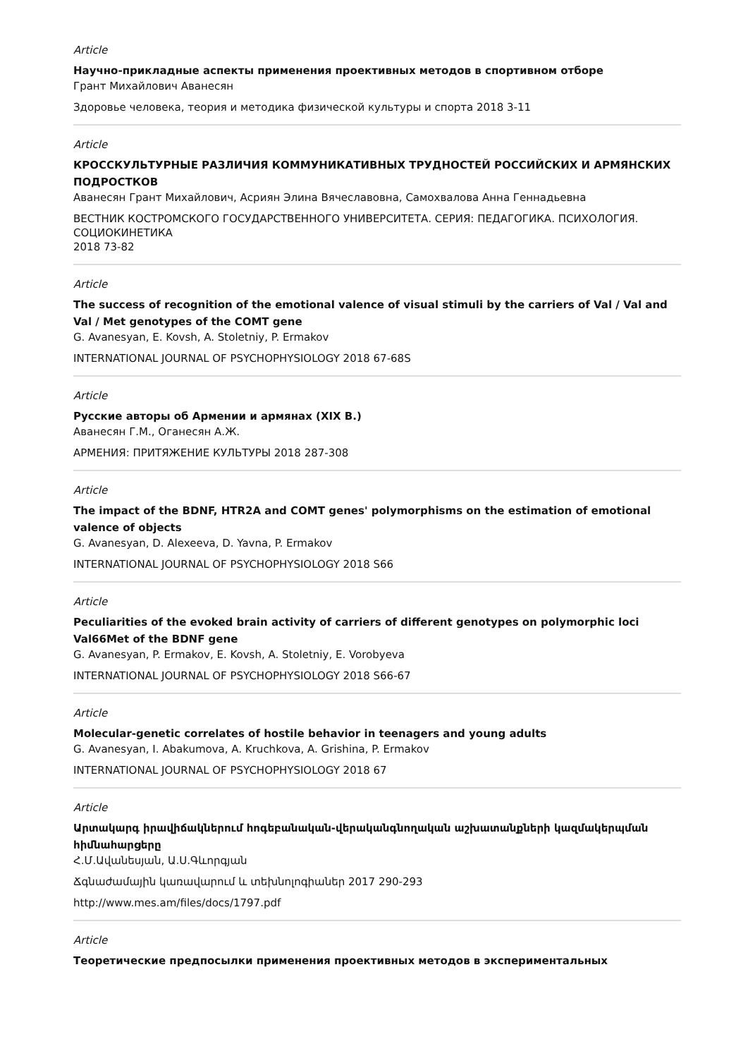Article
Научно-прикладные аспекты применения проективных методов в спортивном отборе
Грант Михайлович Аванесян
Здоровье человека, теория и методика физической культуры и спорта 2018 3-11
Article
КРОССКУЛЬТУРНЫЕ РАЗЛИЧИЯ КОММУНИКАТИВНЫХ ТРУДНОСТЕЙ РОССИЙСКИХ И АРМЯНСКИХ ПОДРОСТКОВ
Аванесян Грант Михайлович, Асриян Элина Вячеславовна, Самохвалова Анна Геннадьевна
ВЕСТНИК КОСТРОМСКОГО ГОСУДАРСТВЕННОГО УНИВЕРСИТЕТА. СЕРИЯ: ПЕДАГОГИКА. ПСИХОЛОГИЯ. СОЦИОКИНЕТИКА
2018 73-82
Article
The success of recognition of the emotional valence of visual stimuli by the carriers of Val / Val and Val / Met genotypes of the COMT gene
G. Avanesyan, E. Kovsh, A. Stoletniy, P. Ermakov
INTERNATIONAL JOURNAL OF PSYCHOPHYSIOLOGY 2018 67-68S
Article
Русские авторы об Армении и армянах (XIX В.)
Аванесян Г.М., Оганесян А.Ж.
АРМЕНИЯ: ПРИТЯЖЕНИЕ КУЛЬТУРЫ 2018 287-308
Article
The impact of the BDNF, HTR2A and COMT genes' polymorphisms on the estimation of emotional valence of objects
G. Avanesyan, D. Alexeeva, D. Yavna, P. Ermakov
INTERNATIONAL JOURNAL OF PSYCHOPHYSIOLOGY 2018 S66
Article
Peculiarities of the evoked brain activity of carriers of different genotypes on polymorphic loci Val66Met of the BDNF gene
G. Avanesyan, P. Ermakov, E. Kovsh, A. Stoletniy, E. Vorobyeva
INTERNATIONAL JOURNAL OF PSYCHOPHYSIOLOGY 2018 S66-67
Article
Molecular-genetic correlates of hostile behavior in teenagers and young adults
G. Avanesyan, I. Abakumova, A. Kruchkova, A. Grishina, P. Ermakov
INTERNATIONAL JOURNAL OF PSYCHOPHYSIOLOGY 2018 67
Article
Արտակարգ իրավիճակներում հոգեբանական-վերականգնողական աշխատանքների կազմակերպման հիմնահարցերը
Հ.Մ.Ավանեսյան, Ա.Ս.Գևորգյան
Ճգնաժամային կառավարում և տեխնոլոգիաներ 2017 290-293
http://www.mes.am/files/docs/1797.pdf
Article
Теоретические предпосылки применения проективных методов в экспериментальных